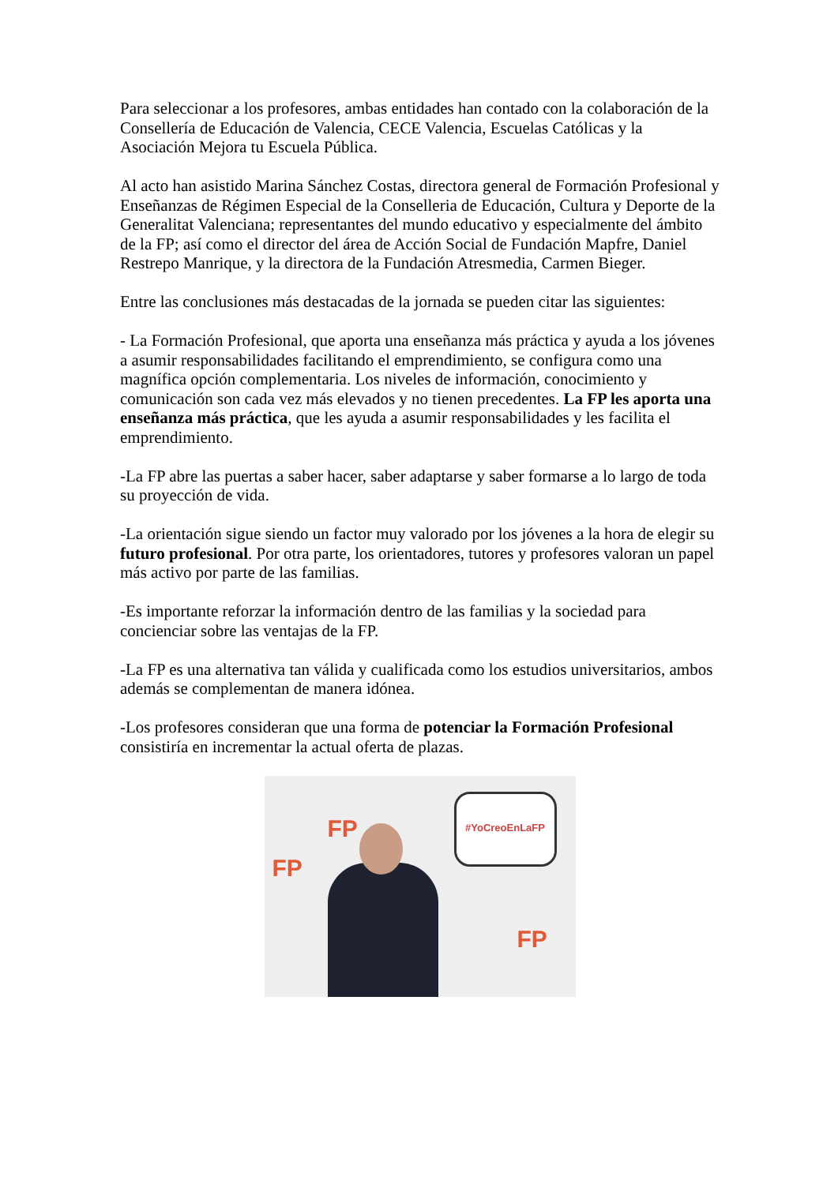Para seleccionar a los profesores, ambas entidades han contado con la colaboración de la Consellería de Educación de Valencia, CECE Valencia, Escuelas Católicas y la Asociación Mejora tu Escuela Pública.
Al acto han asistido Marina Sánchez Costas, directora general de Formación Profesional y Enseñanzas de Régimen Especial de la Conselleria de Educación, Cultura y Deporte de la Generalitat Valenciana; representantes del mundo educativo y especialmente del ámbito de la FP; así como el director del área de Acción Social de Fundación Mapfre, Daniel Restrepo Manrique, y la directora de la Fundación Atresmedia, Carmen Bieger.
Entre las conclusiones más destacadas de la jornada se pueden citar las siguientes:
- La Formación Profesional, que aporta una enseñanza más práctica y ayuda a los jóvenes a asumir responsabilidades facilitando el emprendimiento, se configura como una magnífica opción complementaria. Los niveles de información, conocimiento y comunicación son cada vez más elevados y no tienen precedentes. La FP les aporta una enseñanza más práctica, que les ayuda a asumir responsabilidades y les facilita el emprendimiento.
-La FP abre las puertas a saber hacer, saber adaptarse y saber formarse a lo largo de toda su proyección de vida.
-La orientación sigue siendo un factor muy valorado por los jóvenes a la hora de elegir su futuro profesional. Por otra parte, los orientadores, tutores y profesores valoran un papel más activo por parte de las familias.
-Es importante reforzar la información dentro de las familias y la sociedad para concienciar sobre las ventajas de la FP.
-La FP es una alternativa tan válida y cualificada como los estudios universitarios, ambos además se complementan de manera idónea.
-Los profesores consideran que una forma de potenciar la Formación Profesional consistiría en incrementar la actual oferta de plazas.
FP
FP
FP
#YoCreoEnLaFP